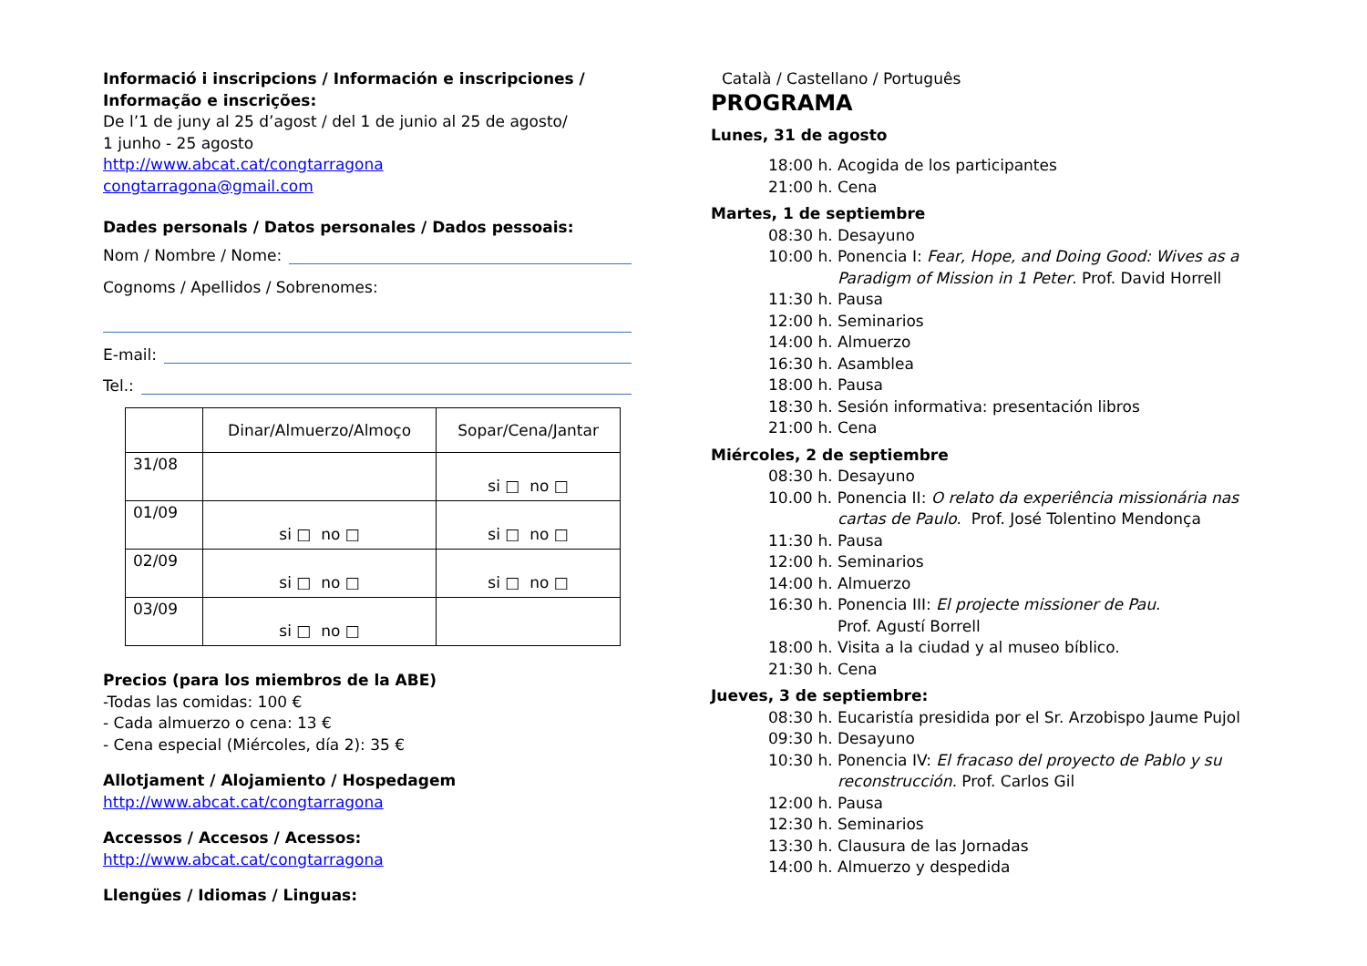Informació i inscripcions / Información e inscripciones / Informação e inscrições:
De l’1 de juny al 25 d’agost / del 1 de junio al 25 de agosto/
1 junho - 25 agosto
http://www.abcat.cat/congtarragona
congtarragona@gmail.com
Dades personals / Datos personales / Dados pessoais:
Nom / Nombre / Nome:
Cognoms / Apellidos / Sobrenomes:
E-mail:
Tel.:
| | Dinar/Almuerzo/Almoço | Sopar/Cena/Jantar |
| --- | --- | --- |
| 31/08 | | si □ no □ |
| 01/09 | si □ no □ | si □ no □ |
| 02/09 | si □ no □ | si □ no □ |
| 03/09 | si □ no □ | |
Precios (para los miembros de la ABE)
-Todas las comidas: 100 €
- Cada almuerzo o cena: 13 €
- Cena especial (Miércoles, día 2): 35 €
Allotjament / Alojamiento / Hospedagem
http://www.abcat.cat/congtarragona
Accessos / Accesos / Acessos:
http://www.abcat.cat/congtarragona
Llengües / Idiomas / Linguas:
Català / Castellano / Português
PROGRAMA
Lunes, 31 de agosto
18:00 h. Acogida de los participantes
21:00 h. Cena
Martes, 1 de septiembre
08:30 h. Desayuno
10:00 h. Ponencia I: Fear, Hope, and Doing Good: Wives as a
Paradigm of Mission in 1 Peter. Prof. David Horrell
11:30 h. Pausa
12:00 h. Seminarios
14:00 h. Almuerzo
16:30 h. Asamblea
18:00 h. Pausa
18:30 h. Sesión informativa: presentación libros
21:00 h. Cena
Miércoles, 2 de septiembre
08:30 h. Desayuno
10.00 h. Ponencia II: O relato da experiência missionária nas
cartas de Paulo. Prof. José Tolentino Mendonça
11:30 h. Pausa
12:00 h. Seminarios
14:00 h. Almuerzo
16:30 h. Ponencia III: El projecte missioner de Pau.
Prof. Agustí Borrell
18:00 h. Visita a la ciudad y al museo bíblico.
21:30 h. Cena
Jueves, 3 de septiembre:
08:30 h. Eucaristía presidida por el Sr. Arzobispo Jaume Pujol
09:30 h. Desayuno
10:30 h. Ponencia IV: El fracaso del proyecto de Pablo y su
reconstrucción. Prof. Carlos Gil
12:00 h. Pausa
12:30 h. Seminarios
13:30 h. Clausura de las Jornadas
14:00 h. Almuerzo y despedida